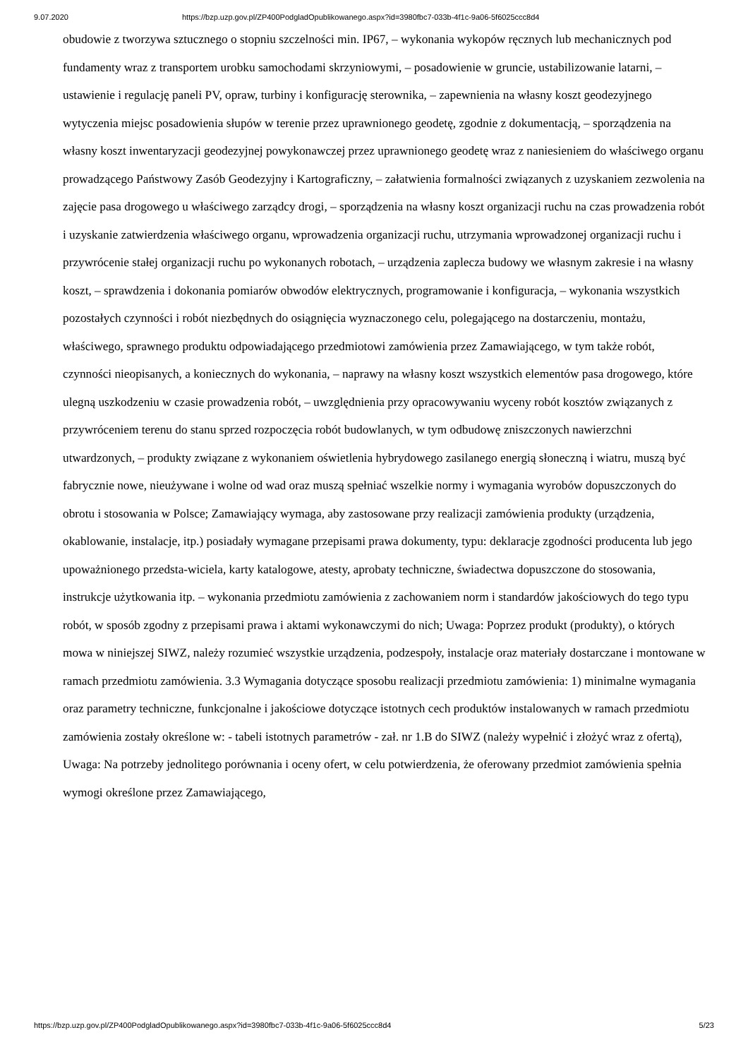9.07.2020 https://bzp.uzp.gov.pl/ZP400PodgladOpublikowanego.aspx?id=3980fbc7-033b-4f1c-9a06-5f6025ccc8d4
obudowie z tworzywa sztucznego o stopniu szczelności min. IP67, – wykonania wykopów ręcznych lub mechanicznych pod fundamenty wraz z transportem urobku samochodami skrzyniowymi, – posadowienie w gruncie, ustabilizowanie latarni, – ustawienie i regulację paneli PV, opraw, turbiny i konfigurację sterownika, – zapewnienia na własny koszt geodezyjnego wytyczenia miejsc posadowienia słupów w terenie przez uprawnionego geodetę, zgodnie z dokumentacją, – sporządzenia na własny koszt inwentaryzacji geodezyjnej powykonawczej przez uprawnionego geodetę wraz z naniesieniem do właściwego organu prowadzącego Państwowy Zasób Geodezyjny i Kartograficzny, – załatwienia formalności związanych z uzyskaniem zezwolenia na zajęcie pasa drogowego u właściwego zarządcy drogi, – sporządzenia na własny koszt organizacji ruchu na czas prowadzenia robót i uzyskanie zatwierdzenia właściwego organu, wprowadzenia organizacji ruchu, utrzymania wprowadzonej organizacji ruchu i przywrócenie stałej organizacji ruchu po wykonanych robotach, – urządzenia zaplecza budowy we własnym zakresie i na własny koszt, – sprawdzenia i dokonania pomiarów obwodów elektrycznych, programowanie i konfiguracja, – wykonania wszystkich pozostałych czynności i robót niezbędnych do osiągnięcia wyznaczonego celu, polegającego na dostarczeniu, montażu, właściwego, sprawnego produktu odpowiadającego przedmiotowi zamówienia przez Zamawiającego, w tym także robót, czynności nieopisanych, a koniecznych do wykonania, – naprawy na własny koszt wszystkich elementów pasa drogowego, które ulegną uszkodzeniu w czasie prowadzenia robót, – uwzględnienia przy opracowywaniu wyceny robót kosztów związanych z przywróceniem terenu do stanu sprzed rozpoczęcia robót budowlanych, w tym odbudowę zniszczonych nawierzchni utwardzonych, – produkty związane z wykonaniem oświetlenia hybrydowego zasilanego energią słoneczną i wiatru, muszą być fabrycznie nowe, nieużywane i wolne od wad oraz muszą spełniać wszelkie normy i wymagania wyrobów dopuszczonych do obrotu i stosowania w Polsce; Zamawiający wymaga, aby zastosowane przy realizacji zamówienia produkty (urządzenia, okablowanie, instalacje, itp.) posiadały wymagane przepisami prawa dokumenty, typu: deklaracje zgodności producenta lub jego upoważnionego przedsta-wiciela, karty katalogowe, atesty, aprobaty techniczne, świadectwa dopuszczone do stosowania, instrukcje użytkowania itp. – wykonania przedmiotu zamówienia z zachowaniem norm i standardów jakościowych do tego typu robót, w sposób zgodny z przepisami prawa i aktami wykonawczymi do nich; Uwaga: Poprzez produkt (produkty), o których mowa w niniejszej SIWZ, należy rozumieć wszystkie urządzenia, podzespoły, instalacje oraz materiały dostarczane i montowane w ramach przedmiotu zamówienia. 3.3 Wymagania dotyczące sposobu realizacji przedmiotu zamówienia: 1) minimalne wymagania oraz parametry techniczne, funkcjonalne i jakościowe dotyczące istotnych cech produktów instalowanych w ramach przedmiotu zamówienia zostały określone w: - tabeli istotnych parametrów - zał. nr 1.B do SIWZ (należy wypełnić i złożyć wraz z ofertą), Uwaga: Na potrzeby jednolitego porównania i oceny ofert, w celu potwierdzenia, że oferowany przedmiot zamówienia spełnia wymogi określone przez Zamawiającego,
https://bzp.uzp.gov.pl/ZP400PodgladOpublikowanego.aspx?id=3980fbc7-033b-4f1c-9a06-5f6025ccc8d4 5/23